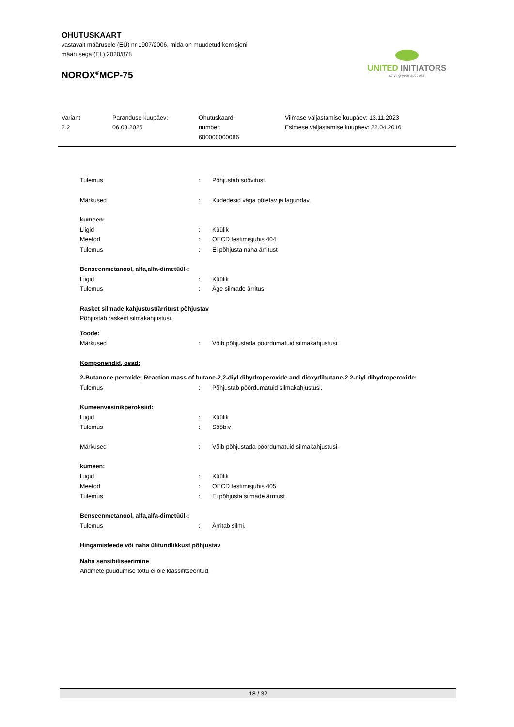OHUTUSKAART
vastavalt määrusele (EÜ) nr 1907/2006, mida on muudetud komisjoni
määrusega (EL) 2020/878
NOROX<sup>®</sup>MCP-75
UNITED INITIATORS
driving your success
Variant
2.2
Paranduse kuupäev:
06.03.2025
Ohutuskaardi
number:
600000000086
Viimase väljastamise kuupäev: 13.11.2023
Esimese väljastamise kuupäev: 22.04.2016
Tulemus : Põhjustab söövitust.
Märkused : Kudedesid väga põletav ja lagundav.
kumeen:
Liigid : Küülik
Meetod : OECD testimisjuhis 404
Tulemus : Ei põhjusta naha ärritust
Benseenmetanool, alfa,alfa-dimetüül-:
Liigid : Küülik
Tulemus : Äge silmade ärritus
Rasket silmade kahjustust/ärritust põhjustav
Põhjustab raskeid silmakahjustusi.
Toode:
Märkused : Võib põhjustada pöördumatuid silmakahjustusi.
Komponendid, osad:
2-Butanone peroxide; Reaction mass of butane-2,2-diyl dihydroperoxide and dioxydibutane-2,2-diyl dihydroperoxide:
Tulemus : Põhjustab pöördumatuid silmakahjustusi.
Kumeenvesinikperoksiid:
Liigid : Küülik
Tulemus : Sööbiv
Märkused : Võib põhjustada pöördumatuid silmakahjustusi.
kumeen:
Liigid : Küülik
Meetod : OECD testimisjuhis 405
Tulemus : Ei põhjusta silmade ärritust
Benseenmetanool, alfa,alfa-dimetüül-:
Tulemus : Ärritab silmi.
Hingamisteede või naha ülitundlikkust põhjustav
Naha sensibiliseerimine
Andmete puudumise tõttu ei ole klassifitseeritud.
18 / 32